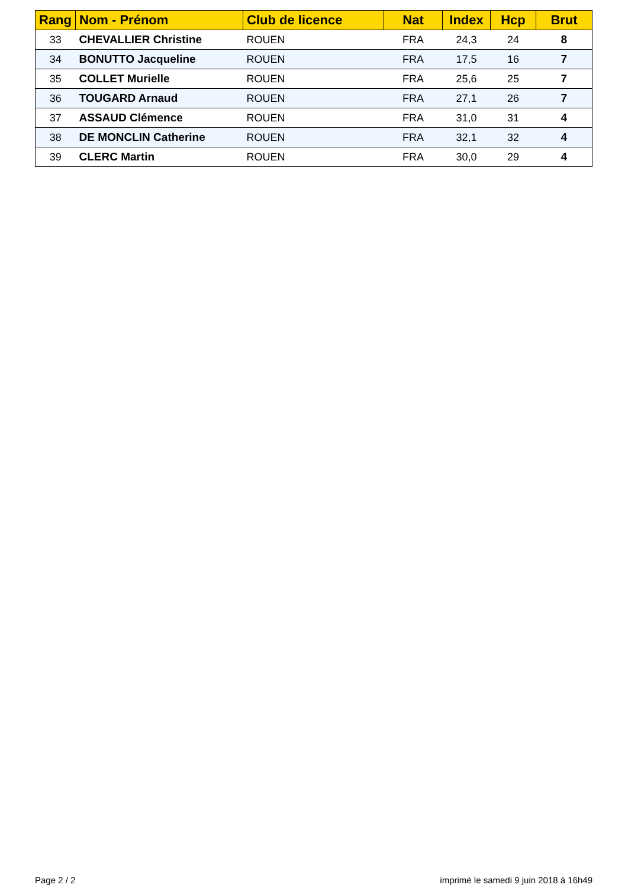| Rang | Nom - Prénom | Club de licence | Nat | Index | Hcp | Brut |
| --- | --- | --- | --- | --- | --- | --- |
| 33 | CHEVALLIER Christine | ROUEN | FRA | 24,3 | 24 | 8 |
| 34 | BONUTTO Jacqueline | ROUEN | FRA | 17,5 | 16 | 7 |
| 35 | COLLET Murielle | ROUEN | FRA | 25,6 | 25 | 7 |
| 36 | TOUGARD Arnaud | ROUEN | FRA | 27,1 | 26 | 7 |
| 37 | ASSAUD Clémence | ROUEN | FRA | 31,0 | 31 | 4 |
| 38 | DE MONCLIN Catherine | ROUEN | FRA | 32,1 | 32 | 4 |
| 39 | CLERC Martin | ROUEN | FRA | 30,0 | 29 | 4 |
Page 2 / 2 imprimé le samedi 9 juin 2018 à 16h49